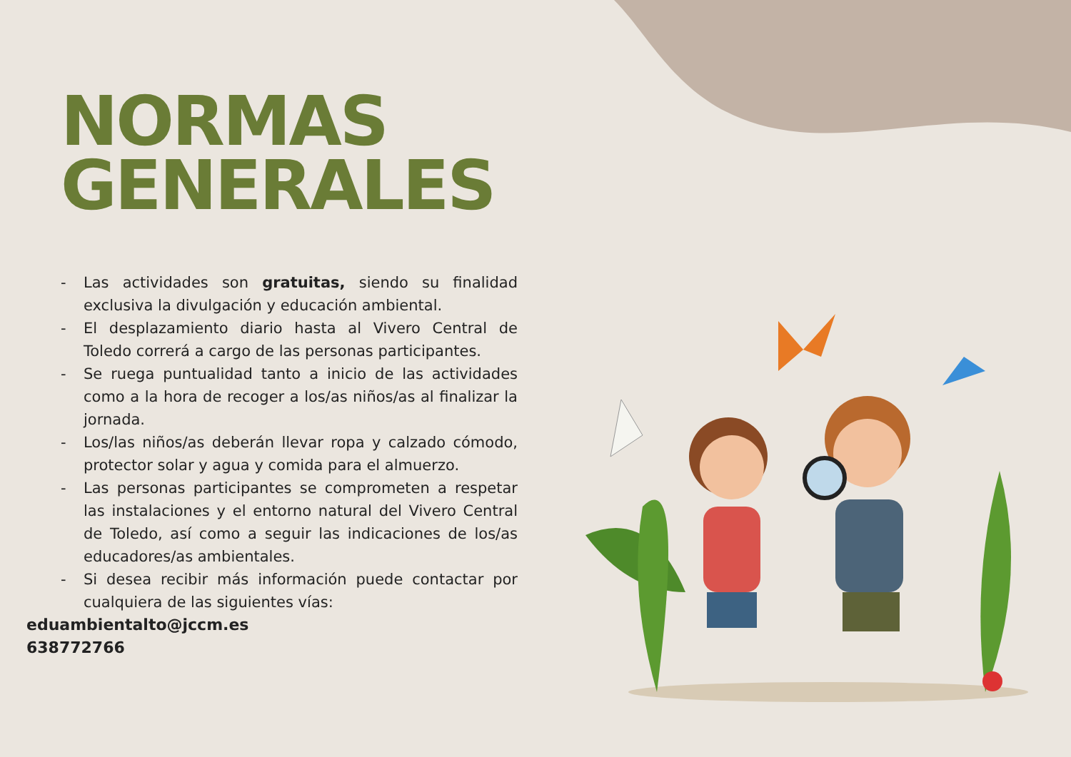NORMAS
GENERALES
- Las actividades son gratuitas, siendo su finalidad exclusiva la divulgación y educación ambiental.
- El desplazamiento diario hasta al Vivero Central de Toledo correrá a cargo de las personas participantes.
- Se ruega puntualidad tanto a inicio de las actividades como a la hora de recoger a los/as niños/as al finalizar la jornada.
- Los/las niños/as deberán llevar ropa y calzado cómodo, protector solar y agua y comida para el almuerzo.
- Las personas participantes se comprometen a respetar las instalaciones y el entorno natural del Vivero Central de Toledo, así como a seguir las indicaciones de los/as educadores/as ambientales.
- Si desea recibir más información puede contactar por cualquiera de las siguientes vías:
eduambientalto@jccm.es
638772766